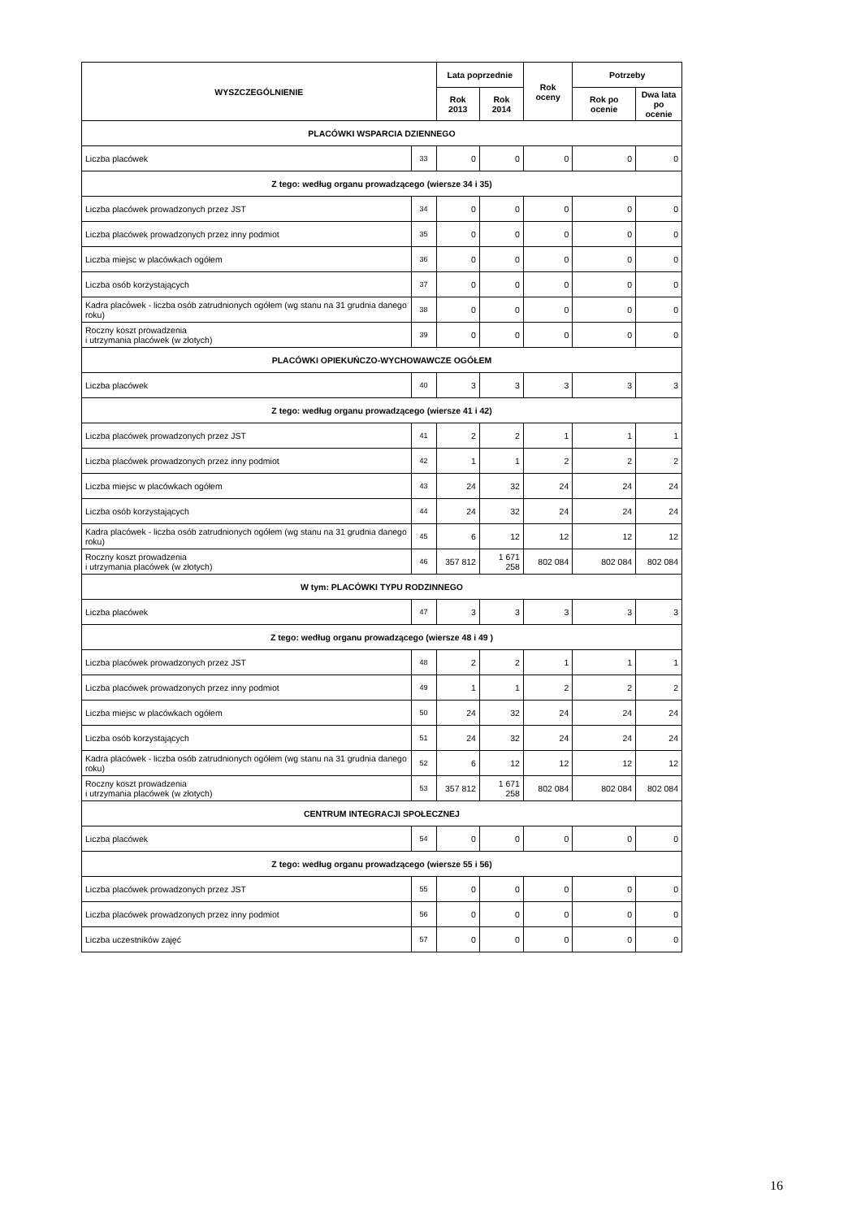| WYSZCZEGÓLNIENIE | | Lata poprzednie | | Rok oceny | Potrzeby | |
| --- | --- | --- | --- | --- | --- | --- |
| | | Rok 2013 | Rok 2014 | | Rok po ocenie | Dwa lata po ocenie |
| PLACÓWKI WSPARCIA DZIENNEGO | | | | | | |
| Liczba placówek | 33 | 0 | 0 | 0 | 0 | 0 |
| Z tego: według organu prowadzącego (wiersze 34 i 35) | | | | | | |
| Liczba placówek prowadzonych przez JST | 34 | 0 | 0 | 0 | 0 | 0 |
| Liczba placówek prowadzonych przez inny podmiot | 35 | 0 | 0 | 0 | 0 | 0 |
| Liczba miejsc w placówkach ogółem | 36 | 0 | 0 | 0 | 0 | 0 |
| Liczba osób korzystających | 37 | 0 | 0 | 0 | 0 | 0 |
| Kadra placówek - liczba osób zatrudnionych ogółem (wg stanu na 31 grudnia danego roku) | 38 | 0 | 0 | 0 | 0 | 0 |
| Roczny koszt prowadzenia i utrzymania placówek (w złotych) | 39 | 0 | 0 | 0 | 0 | 0 |
| PLACÓWKI OPIEKUŃCZO-WYCHOWAWCZE OGÓŁEM | | | | | | |
| Liczba placówek | 40 | 3 | 3 | 3 | 3 | 3 |
| Z tego: według organu prowadzącego (wiersze 41 i 42) | | | | | | |
| Liczba placówek prowadzonych przez JST | 41 | 2 | 2 | 1 | 1 | 1 |
| Liczba placówek prowadzonych przez inny podmiot | 42 | 1 | 1 | 2 | 2 | 2 |
| Liczba miejsc w placówkach ogółem | 43 | 24 | 32 | 24 | 24 | 24 |
| Liczba osób korzystających | 44 | 24 | 32 | 24 | 24 | 24 |
| Kadra placówek - liczba osób zatrudnionych ogółem (wg stanu na 31 grudnia danego roku) | 45 | 6 | 12 | 12 | 12 | 12 |
| Roczny koszt prowadzenia i utrzymania placówek (w złotych) | 46 | 357 812 | 1 671 258 | 802 084 | 802 084 | 802 084 |
| W tym: PLACÓWKI TYPU RODZINNEGO | | | | | | |
| Liczba placówek | 47 | 3 | 3 | 3 | 3 | 3 |
| Z tego: według organu prowadzącego (wiersze 48 i 49 ) | | | | | | |
| Liczba placówek prowadzonych przez JST | 48 | 2 | 2 | 1 | 1 | 1 |
| Liczba placówek prowadzonych przez inny podmiot | 49 | 1 | 1 | 2 | 2 | 2 |
| Liczba miejsc w placówkach ogółem | 50 | 24 | 32 | 24 | 24 | 24 |
| Liczba osób korzystających | 51 | 24 | 32 | 24 | 24 | 24 |
| Kadra placówek - liczba osób zatrudnionych ogółem (wg stanu na 31 grudnia danego roku) | 52 | 6 | 12 | 12 | 12 | 12 |
| Roczny koszt prowadzenia i utrzymania placówek (w złotych) | 53 | 357 812 | 1 671 258 | 802 084 | 802 084 | 802 084 |
| CENTRUM INTEGRACJI SPOŁECZNEJ | | | | | | |
| Liczba placówek | 54 | 0 | 0 | 0 | 0 | 0 |
| Z tego: według organu prowadzącego (wiersze 55 i 56) | | | | | | |
| Liczba placówek prowadzonych przez JST | 55 | 0 | 0 | 0 | 0 | 0 |
| Liczba placówek prowadzonych przez inny podmiot | 56 | 0 | 0 | 0 | 0 | 0 |
| Liczba uczestników zajęć | 57 | 0 | 0 | 0 | 0 | 0 |
16